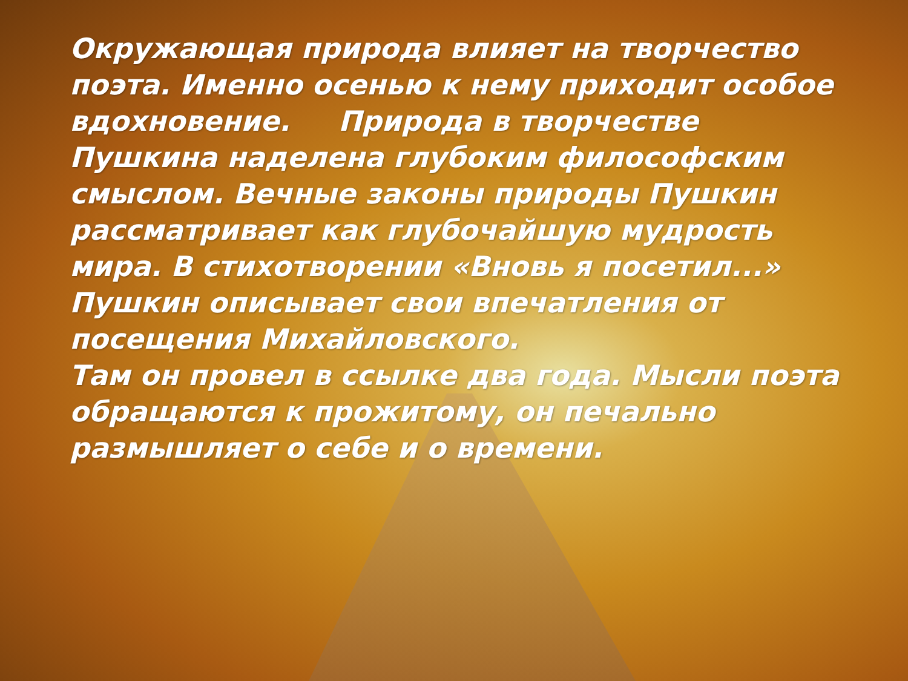Окружающая природа влияет на творчество поэта. Именно осенью к нему приходит особое
вдохновение. Природа в творчестве Пушкина наделена глубоким философским смыслом. Вечные законы природы Пушкин рассматривает как глубочайшую мудрость мира. В стихотворении «Вновь я посетил...» Пушкин описывает свои впечатления от посещения Михайловского.
Там он провел в ссылке два года. Мысли поэта обращаются к прожитому, он печально размышляет о себе и о времени.